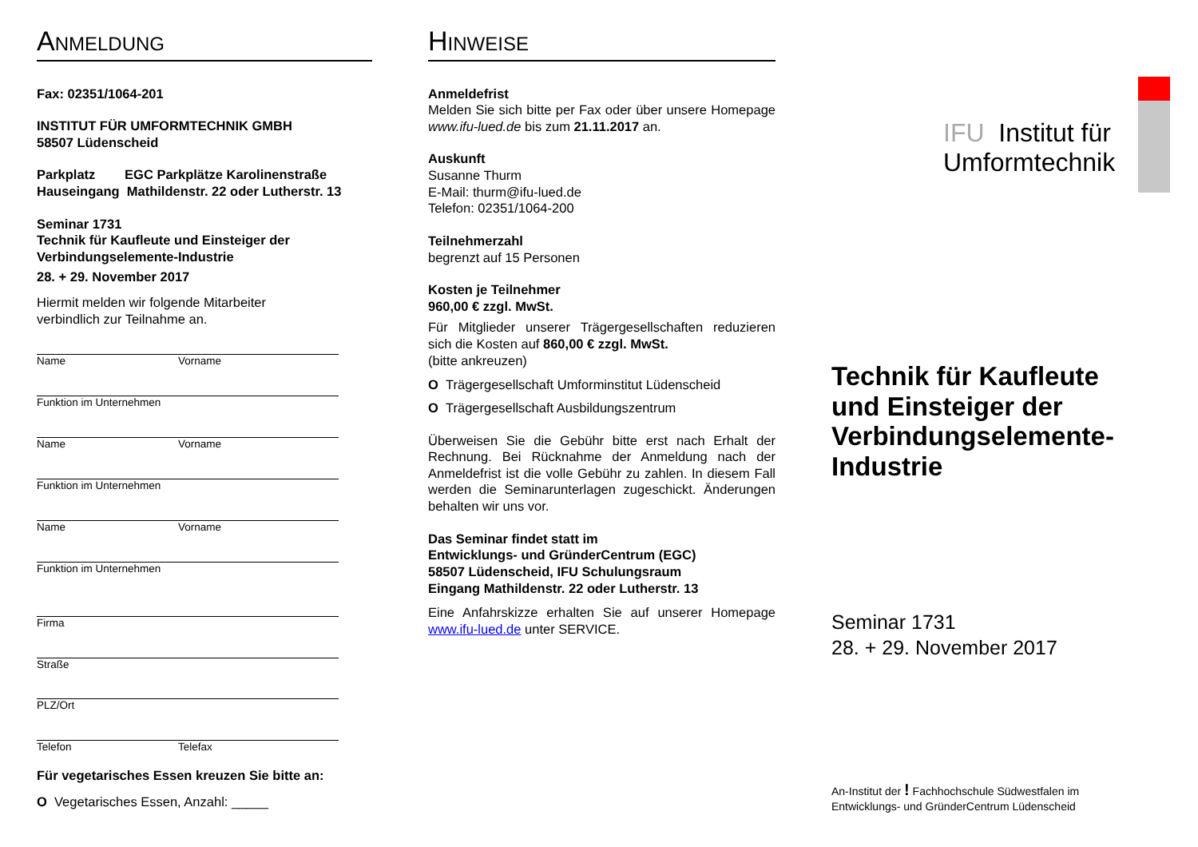ANMELDUNG
Fax: 02351/1064-201
INSTITUT FÜR UMFORMTECHNIK GMBH
58507 Lüdenscheid
Parkplatz EGC Parkplätze Karolinenstraße
Hauseingang Mathildenstr. 22 oder Lutherstr. 13
Seminar 1731
Technik für Kaufleute und Einsteiger der Verbindungselemente-Industrie
28. + 29. November 2017
Hiermit melden wir folgende Mitarbeiter
verbindlich zur Teilnahme an.
Name Vorname
Funktion im Unternehmen
Name Vorname
Funktion im Unternehmen
Name Vorname
Funktion im Unternehmen
Firma
Straße
PLZ/Ort
Telefon Telefax
Für vegetarisches Essen kreuzen Sie bitte an:
O Vegetarisches Essen, Anzahl: _____
HINWEISE
Anmeldefrist
Melden Sie sich bitte per Fax oder über unsere Homepage www.ifu-lued.de bis zum 21.11.2017 an.
Auskunft
Susanne Thurm
E-Mail: thurm@ifu-lued.de
Telefon: 02351/1064-200
Teilnehmerzahl
begrenzt auf 15 Personen
Kosten je Teilnehmer
960,00 € zzgl. MwSt.
Für Mitglieder unserer Trägergesellschaften reduzieren sich die Kosten auf 860,00 € zzgl. MwSt.
(bitte ankreuzen)
O Trägergesellschaft Umforminstitut Lüdenscheid
O Trägergesellschaft Ausbildungszentrum
Überweisen Sie die Gebühr bitte erst nach Erhalt der Rechnung. Bei Rücknahme der Anmeldung nach der Anmeldefrist ist die volle Gebühr zu zahlen. In diesem Fall werden die Seminarunterlagen zugeschickt. Änderungen behalten wir uns vor.
Das Seminar findet statt im
Entwicklungs- und GründerCentrum (EGC)
58507 Lüdenscheid, IFU Schulungsraum
Eingang Mathildenstr. 22 oder Lutherstr. 13
Eine Anfahrskizze erhalten Sie auf unserer Homepage www.ifu-lued.de unter SERVICE.
IFU Institut für
Umformtechnik
Technik für Kaufleute und Einsteiger der Verbindungselemente-Industrie
Seminar 1731
28. + 29. November 2017
An-Institut der ! Fachhochschule Südwestfalen im
Entwicklungs- und GründerCentrum Lüdenscheid